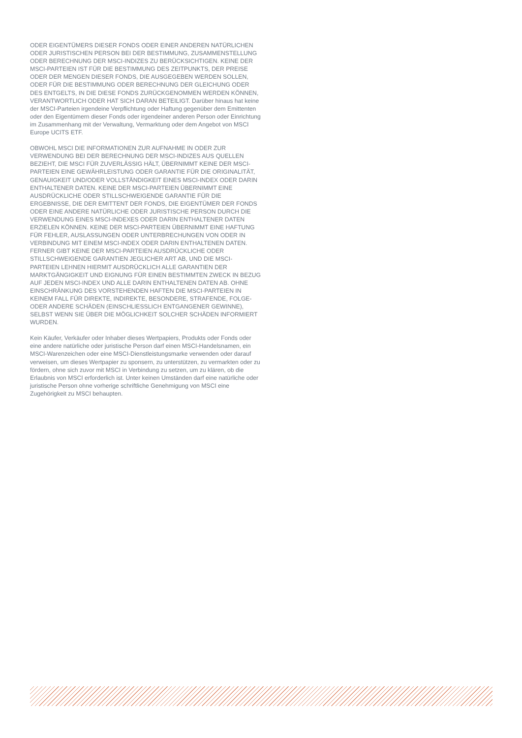ODER EIGENTÜMERS DIESER FONDS ODER EINER ANDEREN NATÜRLICHEN ODER JURISTISCHEN PERSON BEI DER BESTIMMUNG, ZUSAMMENSTELLUNG ODER BERECHNUNG DER MSCI-INDIZES ZU BERÜCKSICHTIGEN. KEINE DER MSCI-PARTEIEN IST FÜR DIE BESTIMMUNG DES ZEITPUNKTS, DER PREISE ODER DER MENGEN DIESER FONDS, DIE AUSGEGEBEN WERDEN SOLLEN, ODER FÜR DIE BESTIMMUNG ODER BERECHNUNG DER GLEICHUNG ODER DES ENTGELTS, IN DIE DIESE FONDS ZURÜCKGENOMMEN WERDEN KÖNNEN, VERANTWORTLICH ODER HAT SICH DARAN BETEILIGT. Darüber hinaus hat keine der MSCI-Parteien irgendeine Verpflichtung oder Haftung gegenüber dem Emittenten oder den Eigentümern dieser Fonds oder irgendeiner anderen Person oder Einrichtung im Zusammenhang mit der Verwaltung, Vermarktung oder dem Angebot von MSCI Europe UCITS ETF.
OBWOHL MSCI DIE INFORMATIONEN ZUR AUFNAHME IN ODER ZUR VERWENDUNG BEI DER BERECHNUNG DER MSCI-INDIZES AUS QUELLEN BEZIEHT, DIE MSCI FÜR ZUVERLÄSSIG HÄLT, ÜBERNIMMT KEINE DER MSCI-PARTEIEN EINE GEWÄHRLEISTUNG ODER GARANTIE FÜR DIE ORIGINALITÄT, GENAUIGKEIT UND/ODER VOLLSTÄNDIGKEIT EINES MSCI-INDEX ODER DARIN ENTHALTENER DATEN. KEINE DER MSCI-PARTEIEN ÜBERNIMMT EINE AUSDRÜCKLICHE ODER STILLSCHWEIGENDE GARANTIE FÜR DIE ERGEBNISSE, DIE DER EMITTENT DER FONDS, DIE EIGENTÜMER DER FONDS ODER EINE ANDERE NATÜRLICHE ODER JURISTISCHE PERSON DURCH DIE VERWENDUNG EINES MSCI-INDEXES ODER DARIN ENTHALTENER DATEN ERZIELEN KÖNNEN. KEINE DER MSCI-PARTEIEN ÜBERNIMMT EINE HAFTUNG FÜR FEHLER, AUSLASSUNGEN ODER UNTERBRECHUNGEN VON ODER IN VERBINDUNG MIT EINEM MSCI-INDEX ODER DARIN ENTHALTENEN DATEN. FERNER GIBT KEINE DER MSCI-PARTEIEN AUSDRÜCKLICHE ODER STILLSCHWEIGENDE GARANTIEN JEGLICHER ART AB, UND DIE MSCI-PARTEIEN LEHNEN HIERMIT AUSDRÜCKLICH ALLE GARANTIEN DER MARKTGÄNGIGKEIT UND EIGNUNG FÜR EINEN BESTIMMTEN ZWECK IN BEZUG AUF JEDEN MSCI-INDEX UND ALLE DARIN ENTHALTENEN DATEN AB. OHNE EINSCHRÄNKUNG DES VORSTEHENDEN HAFTEN DIE MSCI-PARTEIEN IN KEINEM FALL FÜR DIREKTE, INDIREKTE, BESONDERE, STRAFENDE, FOLGE- ODER ANDERE SCHÄDEN (EINSCHLIESSLICH ENTGANGENER GEWINNE), SELBST WENN SIE ÜBER DIE MÖGLICHKEIT SOLCHER SCHÄDEN INFORMIERT WURDEN.
Kein Käufer, Verkäufer oder Inhaber dieses Wertpapiers, Produkts oder Fonds oder eine andere natürliche oder juristische Person darf einen MSCI-Handelsnamen, ein MSCI-Warenzeichen oder eine MSCI-Dienstleistungsmarke verwenden oder darauf verweisen, um dieses Wertpapier zu sponsern, zu unterstützen, zu vermarkten oder zu fördern, ohne sich zuvor mit MSCI in Verbindung zu setzen, um zu klären, ob die Erlaubnis von MSCI erforderlich ist. Unter keinen Umständen darf eine natürliche oder juristische Person ohne vorherige schriftliche Genehmigung von MSCI eine Zugehörigkeit zu MSCI behaupten.